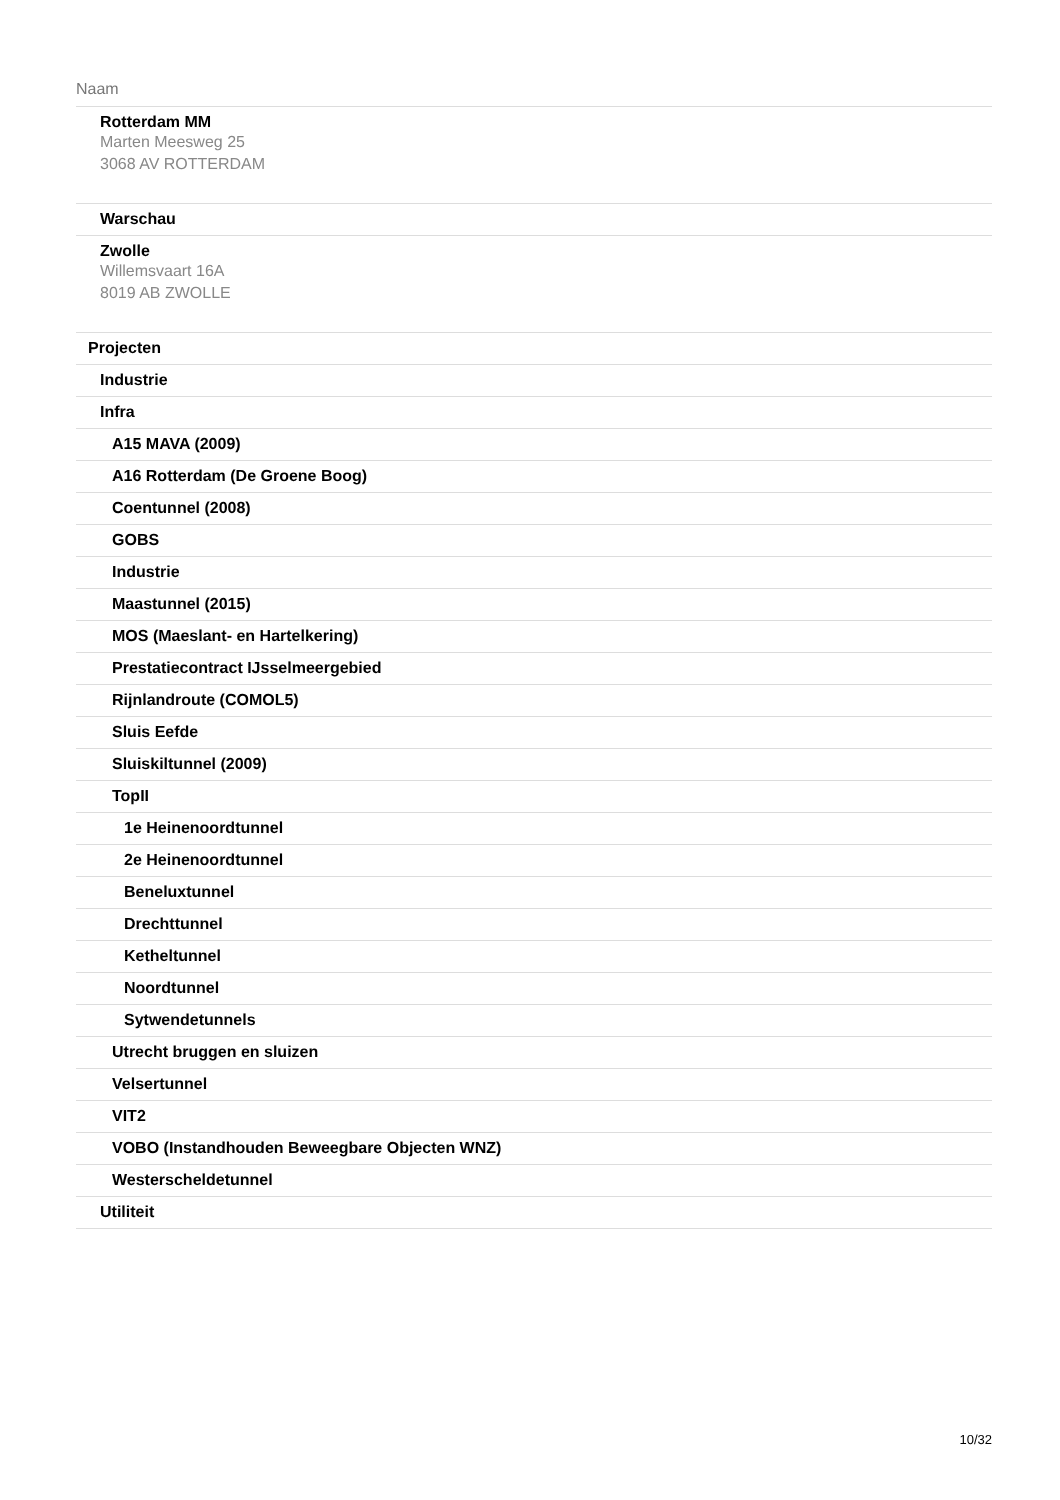| Naam |
| --- |
| Rotterdam MM Marten Meesweg 25 3068 AV ROTTERDAM |
| Warschau |
| Zwolle Willemsvaart 16A 8019 AB ZWOLLE |
| Projecten |
| Industrie |
| Infra |
| A15 MAVA (2009) |
| A16 Rotterdam (De Groene Boog) |
| Coentunnel (2008) |
| GOBS |
| Industrie |
| Maastunnel (2015) |
| MOS (Maeslant- en Hartelkering) |
| Prestatiecontract IJsselmeergebied |
| Rijnlandroute (COMOL5) |
| Sluis Eefde |
| Sluiskiltunnel (2009) |
| TopII |
| 1e Heinenoordtunnel |
| 2e Heinenoordtunnel |
| Beneluxtunnel |
| Drechttunnel |
| Ketheltunnel |
| Noordtunnel |
| Sytwendetunnels |
| Utrecht bruggen en sluizen |
| Velsertunnel |
| VIT2 |
| VOBO (Instandhouden Beweegbare Objecten WNZ) |
| Westerscheldetunnel |
| Utiliteit |
10/32